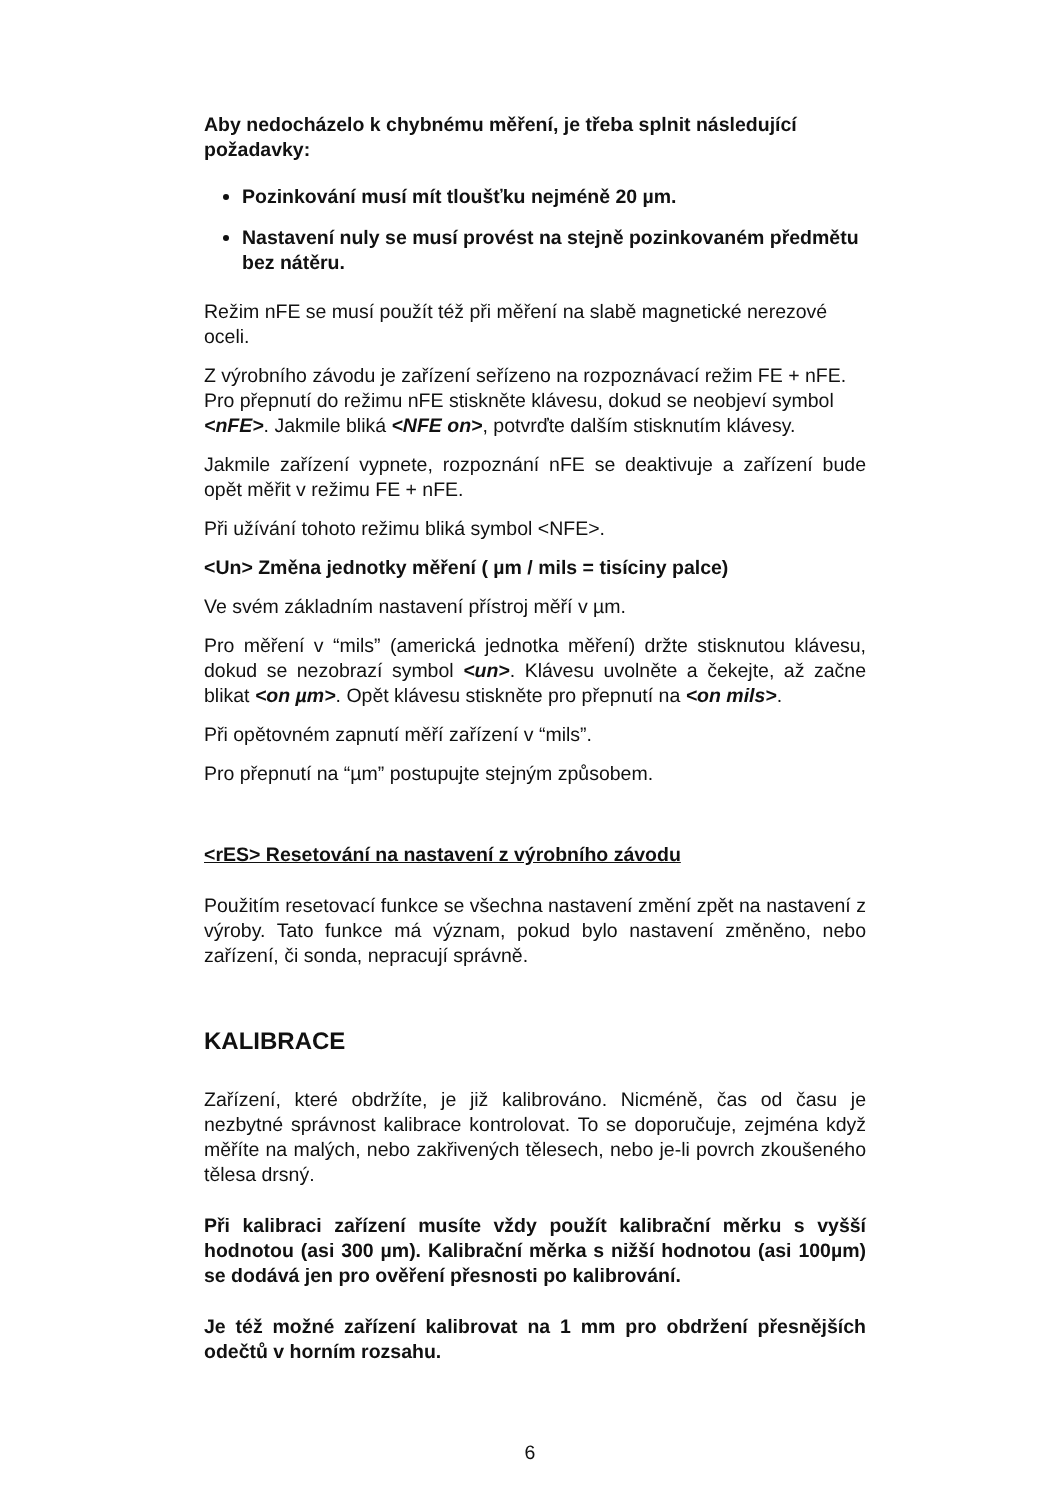Aby nedocházelo k chybnému měření, je třeba splnit následující požadavky:
Pozinkování musí mít tloušťku nejméně 20 µm.
Nastavení nuly se musí provést na stejně pozinkovaném předmětu bez nátěru.
Režim nFE se musí použít též při měření na slabě magnetické nerezové oceli.
Z výrobního závodu je zařízení seřízeno na rozpoznávací režim FE + nFE. Pro přepnutí do režimu nFE stiskněte klávesu, dokud se neobjeví symbol <nFE>. Jakmile bliká <NFE on>, potvrďte dalším stisknutím klávesy.
Jakmile zařízení vypnete, rozpoznání nFE se deaktivuje a zařízení bude opět měřit v režimu FE + nFE.
Při užívání tohoto režimu bliká symbol <NFE>.
<Un> Změna jednotky měření ( µm / mils = tisíciny palce)
Ve svém základním nastavení přístroj měří v µm.
Pro měření v “mils” (americká jednotka měření) držte stisknutou klávesu, dokud se nezobrazí symbol <un>. Klávesu uvolněte a čekejte, až začne blikat <on µm>. Opět klávesu stiskněte pro přepnutí na <on mils>.
Při opětovném zapnutí měří zařízení v “mils”.
Pro přepnutí na “µm” postupujte stejným způsobem.
<rES> Resetování na nastavení z výrobního závodu
Použitím resetovací funkce se všechna nastavení změní zpět na nastavení z výroby. Tato funkce má význam, pokud bylo nastavení změněno, nebo zařízení, či sonda, nepracují správně.
KALIBRACE
Zařízení, které obdržíte, je již kalibrováno. Nicméně, čas od času je nezbytné správnost kalibrace kontrolovat. To se doporučuje, zejména když měříte na malých, nebo zakřivených tělesech, nebo je-li povrch zkoušeného tělesa drsný.
Při kalibraci zařízení musíte vždy použít kalibrační měrku s vyšší hodnotou (asi 300 µm). Kalibrační měrka s nižší hodnotou (asi 100µm) se dodává jen pro ověření přesnosti po kalibrování.
Je též možné zařízení kalibrovat na 1 mm pro obdržení přesnějších odečtů v horním rozsahu.
6